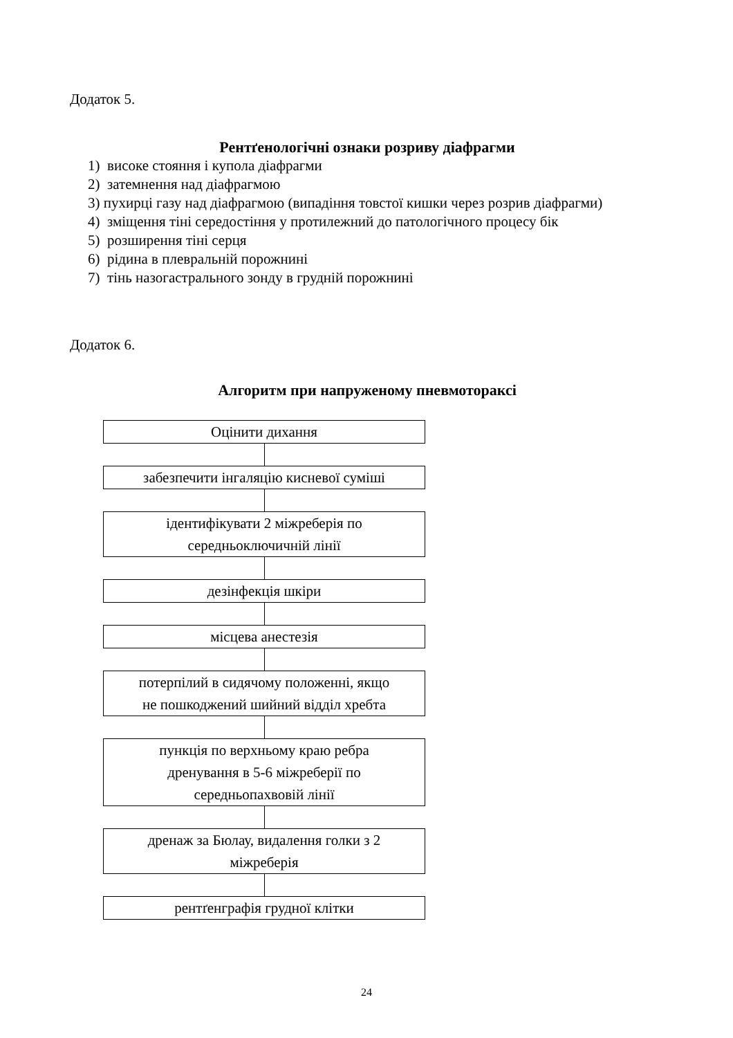Додаток 5.
Рентґенологічні ознаки розриву діафрагми
1) високе стояння і купола діафрагми
2) затемнення над діафрагмою
3) пухирці газу над діафрагмою (випадіння товстої кишки через розрив діафрагми)
4) зміщення тіні середостіння у протилежний до патологічного процесу бік
5) розширення тіні серця
6) рідина в плевральній порожнині
7) тінь назогастрального зонду в грудній порожнині
Додаток 6.
Алгоритм при напруженому пневмотораксі
Оцінити дихання
забезпечити інгаляцію кисневої суміші
ідентифікувати 2 міжреберія по
середньоключичній лінії
дезінфекція шкіри
місцева анестезія
потерпілий в сидячому положенні, якщо
не пошкоджений шийний відділ хребта
пункція по верхньому краю ребра
дренування в 5-6 міжреберії по
середньопахвовій лінії
дренаж за Бюлау, видалення голки з 2
міжреберія
рентґенграфія грудної клітки
24